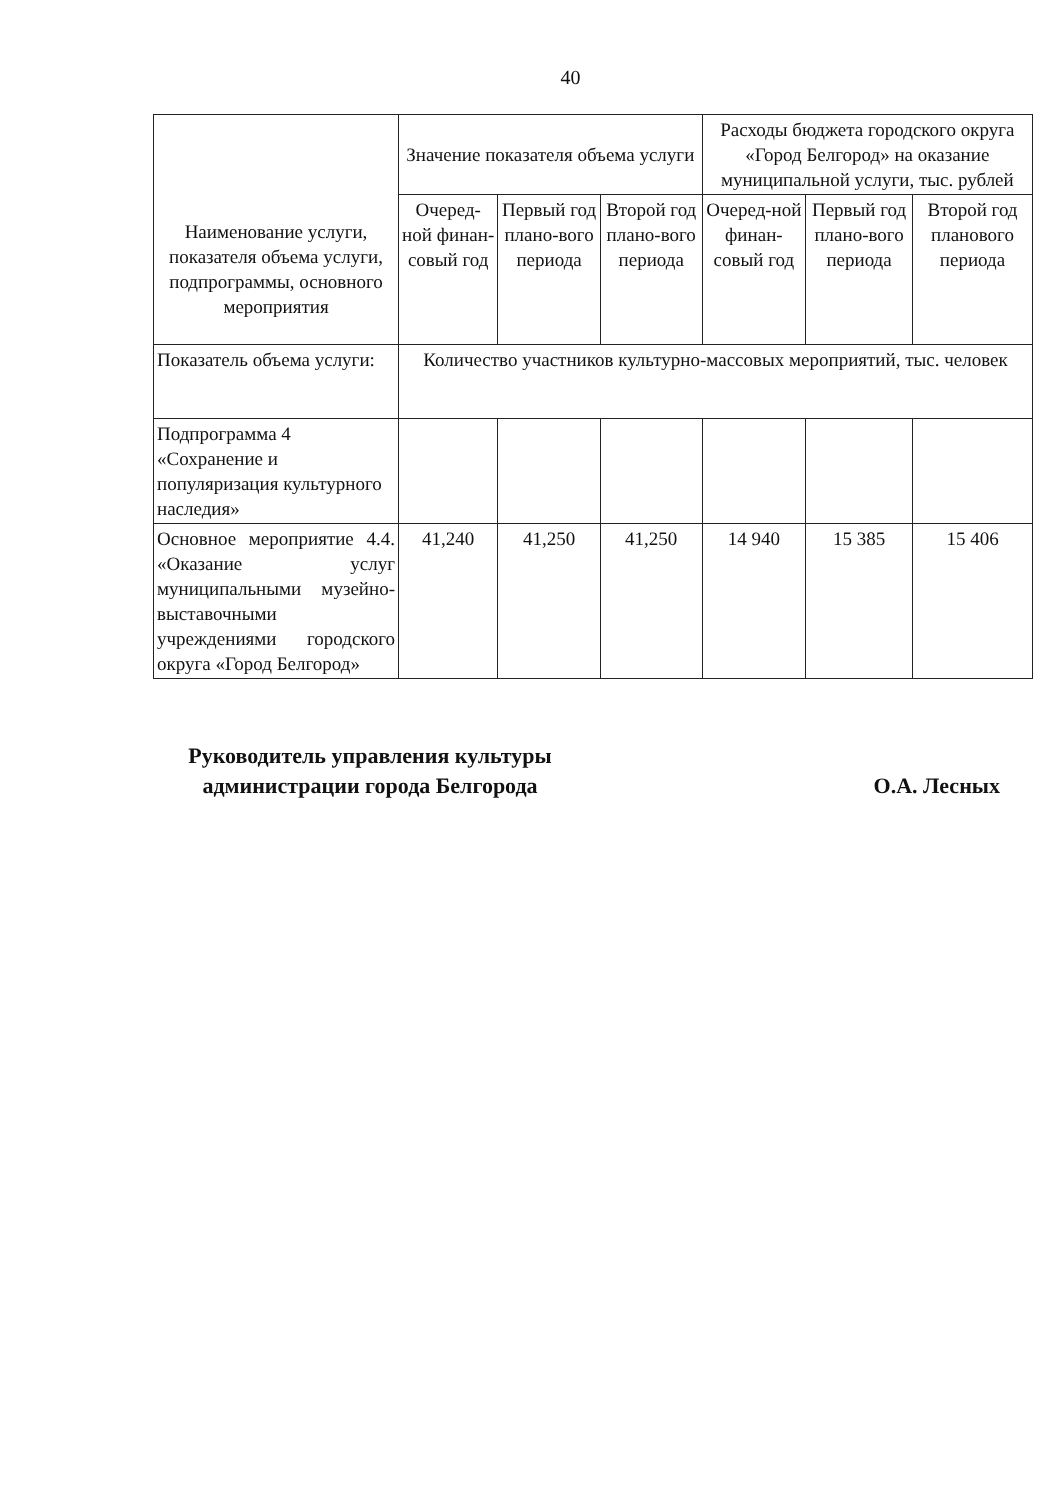40
| Наименование услуги, показателя объема услуги, подпрограммы, основного мероприятия | Значение показателя объема услуги | | | Расходы бюджета городского округа «Город Белгород» на оказание муниципальной услуги, тыс. рублей | | |
| --- | --- | --- | --- | --- | --- | --- |
| | Очеред-ной финан-совый год | Первый год плано-вого периода | Второй год плано-вого периода | Очеред-ной финан-совый год | Первый год плано-вого периода | Второй год планового периода |
| Показатель объема услуги: | Количество участников культурно-массовых мероприятий, тыс. человек | | | | | |
| Подпрограмма 4 «Сохранение и популяризация культурного наследия» | | | | | | |
| Основное мероприятие 4.4. «Оказание услуг муниципальными музейно-выставочными учреждениями городского округа «Город Белгород» | 41,240 | 41,250 | 41,250 | 14 940 | 15 385 | 15 406 |
Руководитель управления культуры администрации города Белгорода
О.А. Лесных